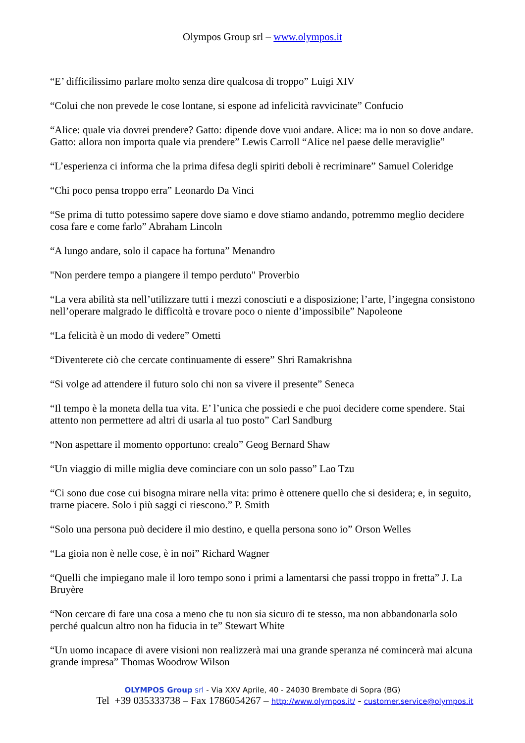Olympos Group srl – www.olympos.it
“E’ difficilissimo parlare molto senza dire qualcosa di troppo” Luigi XIV
“Colui che non prevede le cose lontane, si espone ad infelicità ravvicinate” Confucio
“Alice: quale via dovrei prendere? Gatto: dipende dove vuoi andare. Alice: ma io non so dove andare. Gatto: allora non importa quale via prendere” Lewis Carroll “Alice nel paese delle meraviglie”
“L’esperienza ci informa che la prima difesa degli spiriti deboli è recriminare” Samuel Coleridge
“Chi poco pensa troppo erra” Leonardo Da Vinci
“Se prima di tutto potessimo sapere dove siamo e dove stiamo andando, potremmo meglio decidere cosa fare e come farlo” Abraham Lincoln
“A lungo andare, solo il capace ha fortuna” Menandro
"Non perdere tempo a piangere il tempo perduto" Proverbio
“La vera abilità sta nell’utilizzare tutti i mezzi conosciuti e a disposizione; l’arte, l’ingegna consistono nell’operare malgrado le difficoltà e trovare poco o niente d’impossibile” Napoleone
“La felicità è un modo di vedere” Ometti
“Diventerete ciò che cercate continuamente di essere” Shri Ramakrishna
“Si volge ad attendere il futuro solo chi non sa vivere il presente” Seneca
“Il tempo è la moneta della tua vita. E’ l’unica che possiedi e che puoi decidere come spendere. Stai attento non permettere ad altri di usarla al tuo posto” Carl Sandburg
“Non aspettare il momento opportuno: crealo” Geog Bernard Shaw
“Un viaggio di mille miglia deve cominciare con un solo passo” Lao Tzu
“Ci sono due cose cui bisogna mirare nella vita: primo è ottenere quello che si desidera; e, in seguito, trarne piacere. Solo i più saggi ci riescono.” P. Smith
“Solo una persona può decidere il mio destino, e quella persona sono io” Orson Welles
“La gioia non è nelle cose, è in noi” Richard Wagner
“Quelli che impiegano male il loro tempo sono i primi a lamentarsi che passi troppo in fretta” J. La Bruyère
“Non cercare di fare una cosa a meno che tu non sia sicuro di te stesso, ma non abbandonarla solo perché qualcun altro non ha fiducia in te” Stewart White
“Un uomo incapace di avere visioni non realizzerà mai una grande speranza né comincerà mai alcuna grande impresa” Thomas Woodrow Wilson
OLYMPOS Group srl - Via XXV Aprile, 40 - 24030 Brembate di Sopra (BG)
Tel +39 035333738 – Fax 1786054267 – http://www.olympos.it/ - customer.service@olympos.it